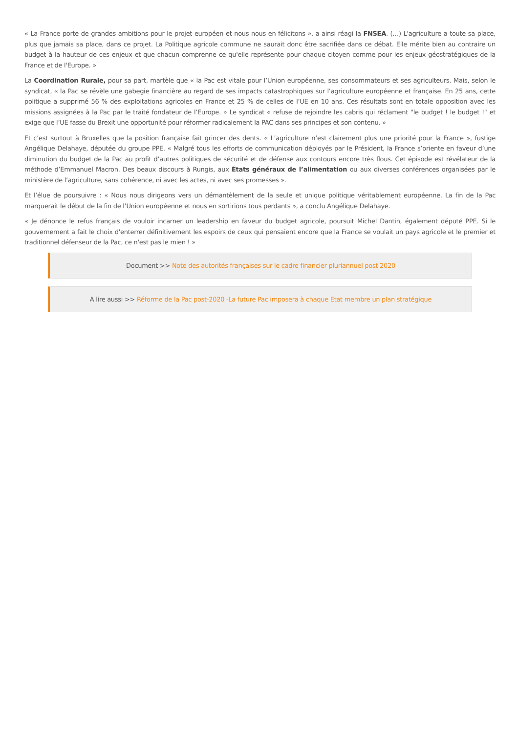« La France porte de grandes ambitions pour le projet européen et nous nous en félicitons », a ainsi réagi la FNSEA. (…) L'agriculture a toute sa place, plus que jamais sa place, dans ce projet. La Politique agricole commune ne saurait donc être sacrifiée dans ce débat. Elle mérite bien au contraire un budget à la hauteur de ces enjeux et que chacun comprenne ce qu'elle représente pour chaque citoyen comme pour les enjeux géostratégiques de la France et de l'Europe. »
La Coordination Rurale, pour sa part, martèle que « la Pac est vitale pour l’Union européenne, ses consommateurs et ses agriculteurs. Mais, selon le syndicat, « la Pac se révèle une gabegie financière au regard de ses impacts catastrophiques sur l’agriculture européenne et française. En 25 ans, cette politique a supprimé 56 % des exploitations agricoles en France et 25 % de celles de l’UE en 10 ans. Ces résultats sont en totale opposition avec les missions assignées à la Pac par le traité fondateur de l’Europe. » Le syndicat « refuse de rejoindre les cabris qui réclament "le budget ! le budget !" et exige que l’UE fasse du Brexit une opportunité pour réformer radicalement la PAC dans ses principes et son contenu. »
Et c’est surtout à Bruxelles que la position française fait grincer des dents. « L’agriculture n’est clairement plus une priorité pour la France », fustige Angélique Delahaye, députée du groupe PPE. « Malgré tous les efforts de communication déployés par le Président, la France s’oriente en faveur d’une diminution du budget de la Pac au profit d’autres politiques de sécurité et de défense aux contours encore très flous. Cet épisode est révélateur de la méthode d’Emmanuel Macron. Des beaux discours à Rungis, aux États généraux de l’alimentation ou aux diverses conférences organisées par le ministère de l’agriculture, sans cohérence, ni avec les actes, ni avec ses promesses ».
Et l’élue de poursuivre : « Nous nous dirigeons vers un démantèlement de la seule et unique politique véritablement européenne. La fin de la Pac marquerait le début de la fin de l’Union européenne et nous en sortirions tous perdants », a conclu Angélique Delahaye.
« Je dénonce le refus français de vouloir incarner un leadership en faveur du budget agricole, poursuit Michel Dantin, également député PPE. Si le gouvernement a fait le choix d'enterrer définitivement les espoirs de ceux qui pensaient encore que la France se voulait un pays agricole et le premier et traditionnel défenseur de la Pac, ce n'est pas le mien ! »
Document >> Note des autorités françaises sur le cadre financier pluriannuel post 2020
A lire aussi >> Réforme de la Pac post-2020 -La future Pac imposera à chaque Etat membre un plan stratégique